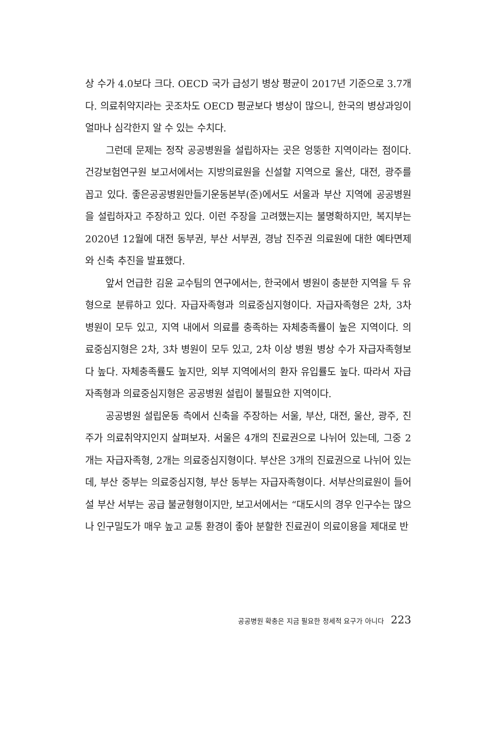상 수가 4.0보다 크다. OECD 국가 급성기 병상 평균이 2017년 기준으로 3.7개다. 의료취약지라는 곳조차도 OECD 평균보다 병상이 많으니, 한국의 병상과잉이 얼마나 심각한지 알 수 있는 수치다.
그런데 문제는 정작 공공병원을 설립하자는 곳은 엉뚱한 지역이라는 점이다. 건강보험연구원 보고서에서는 지방의료원을 신설할 지역으로 울산, 대전, 광주를 꼽고 있다. 좋은공공병원만들기운동본부(준)에서도 서울과 부산 지역에 공공병원을 설립하자고 주장하고 있다. 이런 주장을 고려했는지는 불명확하지만, 복지부는 2020년 12월에 대전 동부권, 부산 서부권, 경남 진주권 의료원에 대한 예타면제와 신축 추진을 발표했다.
앞서 언급한 김윤 교수팀의 연구에서는, 한국에서 병원이 충분한 지역을 두 유형으로 분류하고 있다. 자급자족형과 의료중심지형이다. 자급자족형은 2차, 3차 병원이 모두 있고, 지역 내에서 의료를 충족하는 자체충족률이 높은 지역이다. 의료중심지형은 2차, 3차 병원이 모두 있고, 2차 이상 병원 병상 수가 자급자족형보다 높다. 자체충족률도 높지만, 외부 지역에서의 환자 유입률도 높다. 따라서 자급자족형과 의료중심지형은 공공병원 설립이 불필요한 지역이다.
공공병원 설립운동 측에서 신축을 주장하는 서울, 부산, 대전, 울산, 광주, 진주가 의료취약지인지 살펴보자. 서울은 4개의 진료권으로 나뉘어 있는데, 그중 2개는 자급자족형, 2개는 의료중심지형이다. 부산은 3개의 진료권으로 나뉘어 있는데, 부산 중부는 의료중심지형, 부산 동부는 자급자족형이다. 서부산의료원이 들어설 부산 서부는 공급 불균형형이지만, 보고서에서는 “대도시의 경우 인구수는 많으나 인구밀도가 매우 높고 교통 환경이 좋아 분할한 진료권이 의료이용을 제대로 반
공공병원 확충은 지금 필요한 정세적 요구가 아니다 223